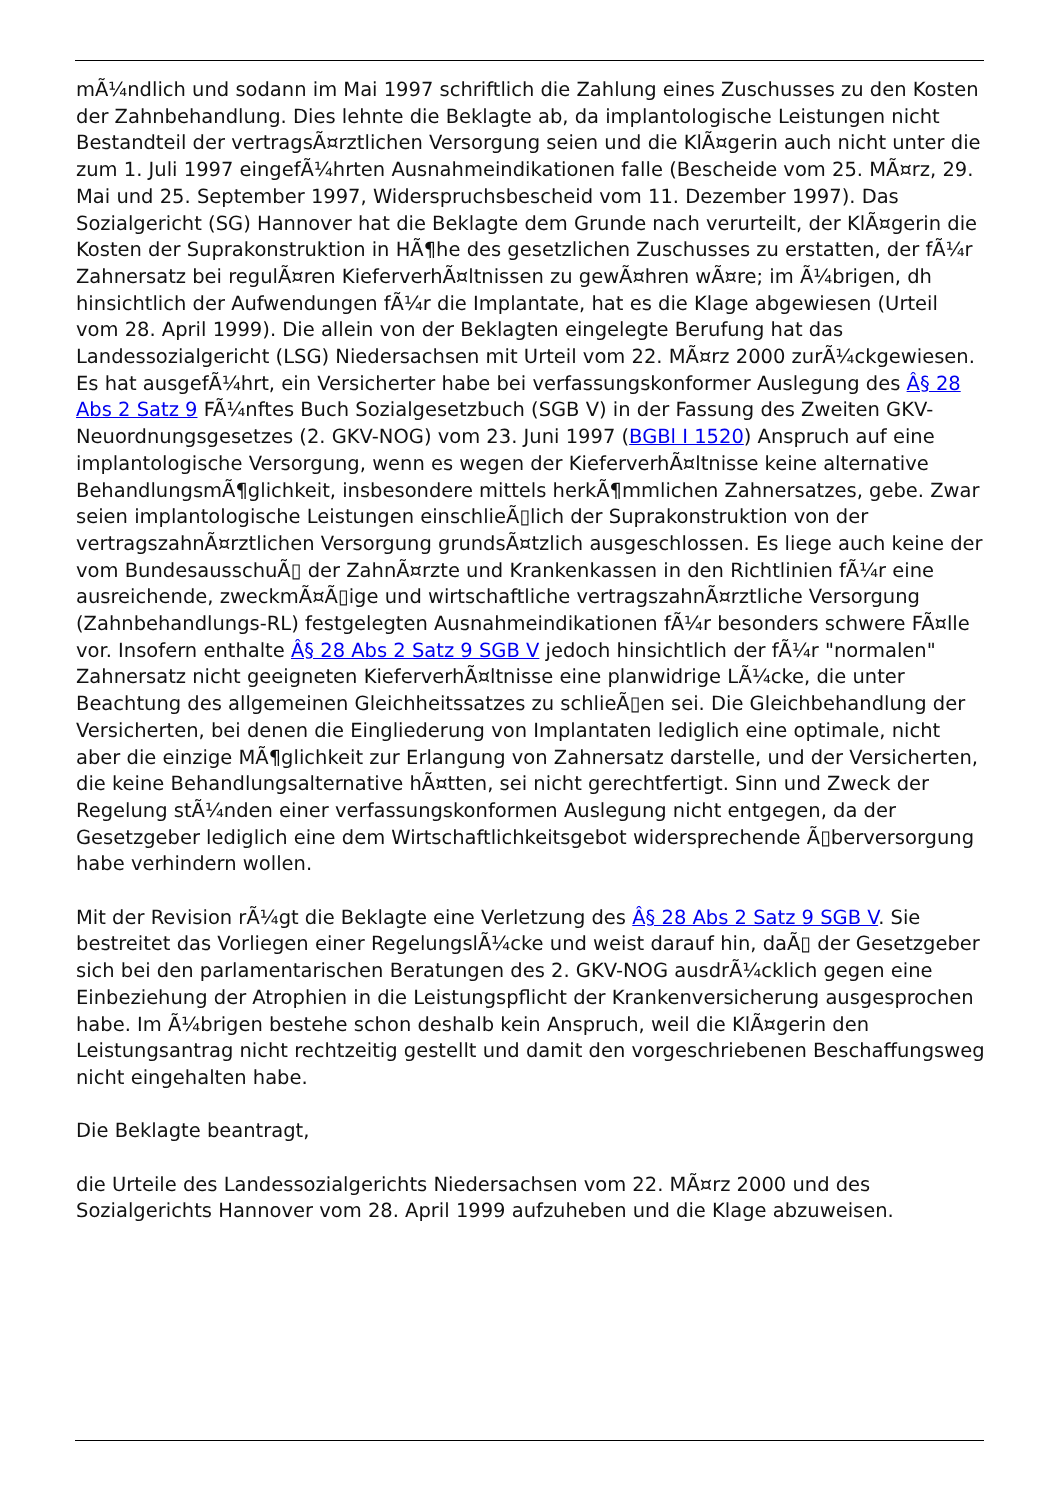mÃ¼ndlich und sodann im Mai 1997 schriftlich die Zahlung eines Zuschusses zu den Kosten der Zahnbehandlung. Dies lehnte die Beklagte ab, da implantologische Leistungen nicht Bestandteil der vertragsÃ¤rztlichen Versorgung seien und die KlÃ¤gerin auch nicht unter die zum 1. Juli 1997 eingefÃ¼hrten Ausnahmeindikationen falle (Bescheide vom 25. MÃ¤rz, 29. Mai und 25. September 1997, Widerspruchsbescheid vom 11. Dezember 1997). Das Sozialgericht (SG) Hannover hat die Beklagte dem Grunde nach verurteilt, der KlÃ¤gerin die Kosten der Suprakonstruktion in HÃ¶he des gesetzlichen Zuschusses zu erstatten, der fÃ¼r Zahnersatz bei regulÃ¤ren KieferverhÃ¤ltnissen zu gewÃ¤hren wÃ¤re; im Ã¼brigen, dh hinsichtlich der Aufwendungen fÃ¼r die Implantate, hat es die Klage abgewiesen (Urteil vom 28. April 1999). Die allein von der Beklagten eingelegte Berufung hat das Landessozialgericht (LSG) Niedersachsen mit Urteil vom 22. MÃ¤rz 2000 zurÃ¼ckgewiesen. Es hat ausgefÃ¼hrt, ein Versicherter habe bei verfassungskonformer Auslegung des Â§ 28 Abs 2 Satz 9 FÃ¼nftes Buch Sozialgesetzbuch (SGB V) in der Fassung des Zweiten GKV-Neuordnungsgesetzes (2. GKV-NOG) vom 23. Juni 1997 (BGBl I 1520) Anspruch auf eine implantologische Versorgung, wenn es wegen der KieferverhÃ¤ltnisse keine alternative BehandlungsmÃ¶glichkeit, insbesondere mittels herkÃ¶mmlichen Zahnersatzes, gebe. Zwar seien implantologische Leistungen einschlieÃ▯lich der Suprakonstruktion von der vertragszahnÃ¤rztlichen Versorgung grundsÃ¤tzlich ausgeschlossen. Es liege auch keine der vom BundesausschuÃ▯ der ZahnÃ¤rzte und Krankenkassen in den Richtlinien fÃ¼r eine ausreichende, zweckmÃ¤Ã▯ige und wirtschaftliche vertragszahnÃ¤rztliche Versorgung (Zahnbehandlungs-RL) festgelegten Ausnahmeindikationen fÃ¼r besonders schwere FÃ¤lle vor. Insofern enthalte Â§ 28 Abs 2 Satz 9 SGB V jedoch hinsichtlich der fÃ¼r "normalen" Zahnersatz nicht geeigneten KieferverhÃ¤ltnisse eine planwidrige LÃ¼cke, die unter Beachtung des allgemeinen Gleichheitssatzes zu schlieÃ▯en sei. Die Gleichbehandlung der Versicherten, bei denen die Eingliederung von Implantaten lediglich eine optimale, nicht aber die einzige MÃ¶glichkeit zur Erlangung von Zahnersatz darstelle, und der Versicherten, die keine Behandlungsalternative hÃ¤tten, sei nicht gerechtfertigt. Sinn und Zweck der Regelung stÃ¼nden einer verfassungskonformen Auslegung nicht entgegen, da der Gesetzgeber lediglich eine dem Wirtschaftlichkeitsgebot widersprechende Ã▯berversorgung habe verhindern wollen.
Mit der Revision rÃ¼gt die Beklagte eine Verletzung des Â§ 28 Abs 2 Satz 9 SGB V. Sie bestreitet das Vorliegen einer RegelungslÃ¼cke und weist darauf hin, daÃ▯ der Gesetzgeber sich bei den parlamentarischen Beratungen des 2. GKV-NOG ausdrÃ¼cklich gegen eine Einbeziehung der Atrophien in die Leistungspflicht der Krankenversicherung ausgesprochen habe. Im Ã¼brigen bestehe schon deshalb kein Anspruch, weil die KlÃ¤gerin den Leistungsantrag nicht rechtzeitig gestellt und damit den vorgeschriebenen Beschaffungsweg nicht eingehalten habe.
Die Beklagte beantragt,
die Urteile des Landessozialgerichts Niedersachsen vom 22. MÃ¤rz 2000 und des Sozialgerichts Hannover vom 28. April 1999 aufzuheben und die Klage abzuweisen.